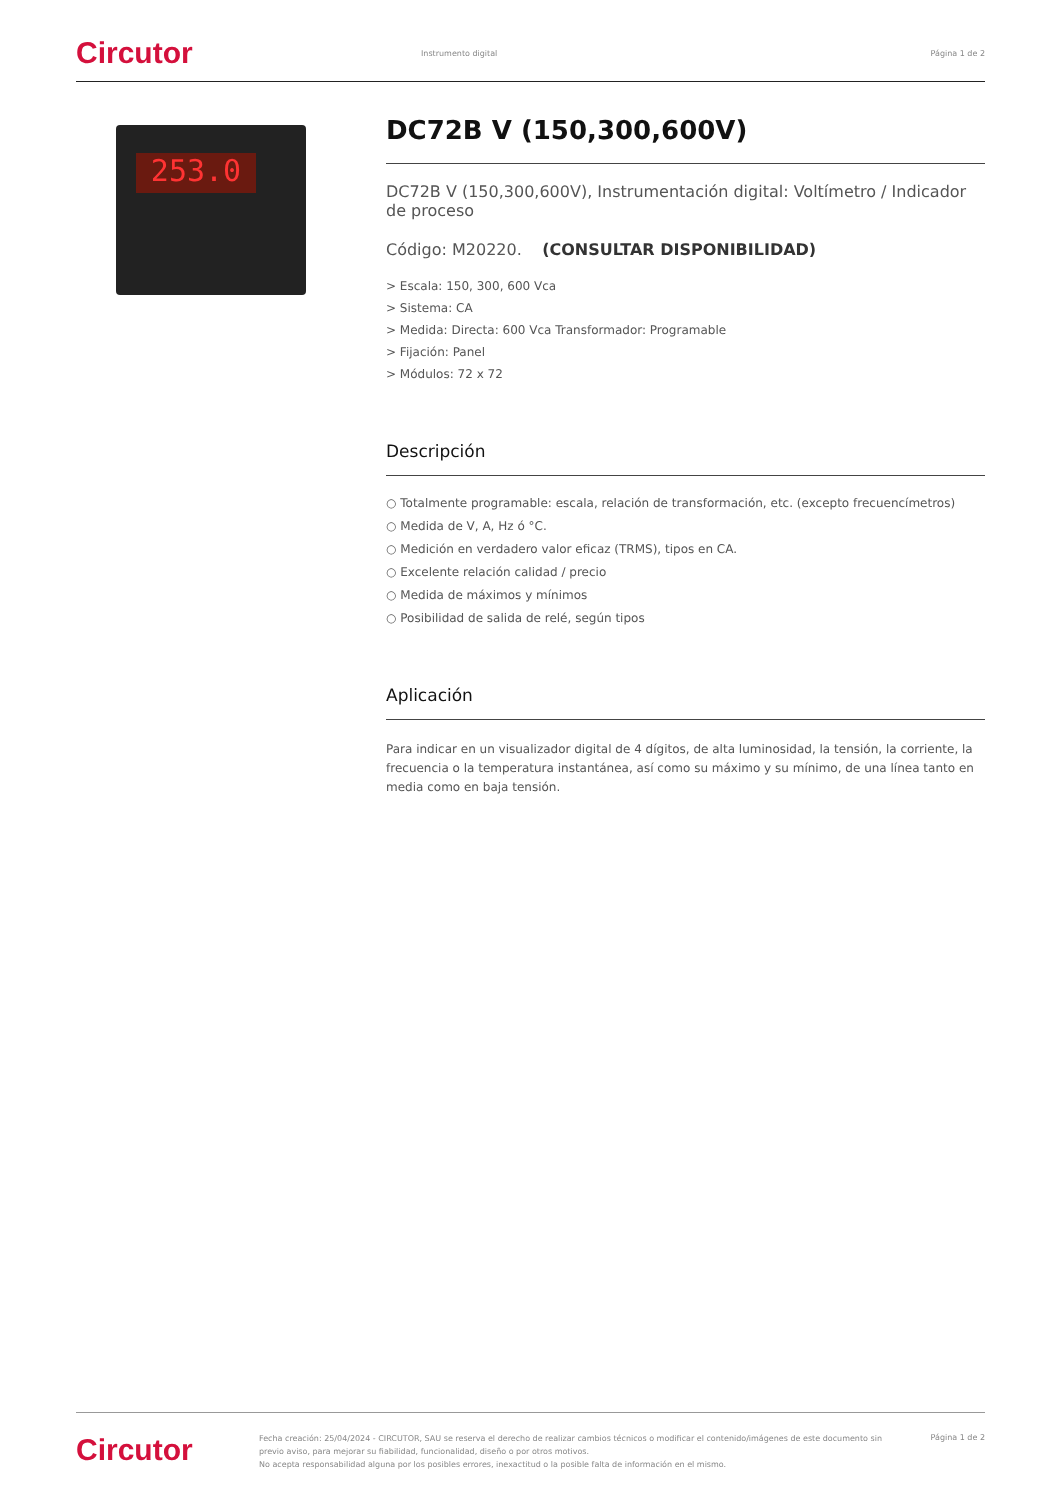Circutor
Instrumento digital Página 1 de 2
253.0
DC72B V (150,300,600V)
DC72B V (150,300,600V), Instrumentación digital: Voltímetro / Indicador de proceso
Código: M20220. (CONSULTAR DISPONIBILIDAD)
> Escala: 150, 300, 600 Vca
> Sistema: CA
> Medida: Directa: 600 Vca Transformador: Programable
> Fijación: Panel
> Módulos: 72 x 72
Descripción
○ Totalmente programable: escala, relación de transformación, etc. (excepto frecuencímetros)
○ Medida de V, A, Hz ó °C.
○ Medición en verdadero valor eficaz (TRMS), tipos en CA.
○ Excelente relación calidad / precio
○ Medida de máximos y mínimos
○ Posibilidad de salida de relé, según tipos
Aplicación
Para indicar en un visualizador digital de 4 dígitos, de alta luminosidad, la tensión, la corriente, la frecuencia o la temperatura instantánea, así como su máximo y su mínimo, de una línea tanto en media como en baja tensión.
Circutor
Fecha creación: 25/04/2024 - CIRCUTOR, SAU se reserva el derecho de realizar cambios técnicos o modificar el contenido/imágenes de este documento sin previo aviso, para mejorar su fiabilidad, funcionalidad, diseño o por otros motivos.
No acepta responsabilidad alguna por los posibles errores, inexactitud o la posible falta de información en el mismo.
Página 1 de 2